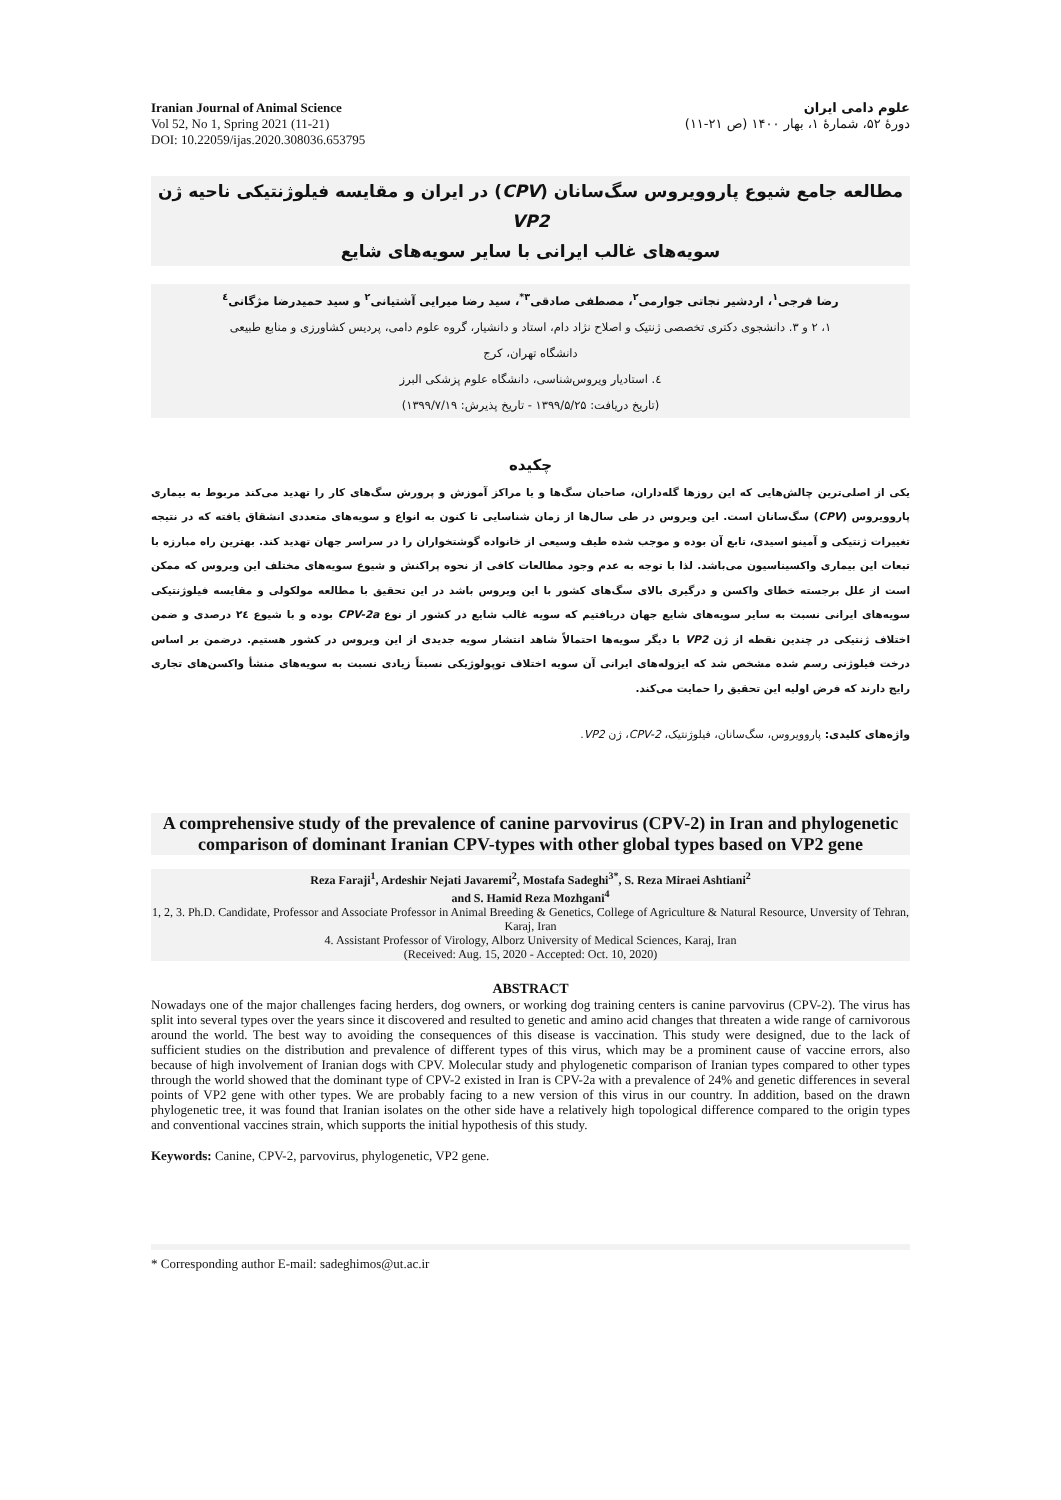Iranian Journal of Animal Science
Vol 52, No 1, Spring 2021 (11-21)
DOI: 10.22059/ijas.2020.308036.653795
علوم دامی ایران
دورهٔ ۵۲، شمارهٔ ۱، بهار ۱۴۰۰ (ص ۲۱-۱۱)
مطالعه جامع شیوع پاروویروس سگ‌سانان (CPV) در ایران و مقایسه فیلوژنتیکی ناحیه ژن VP2
سویه‌های غالب ایرانی با سایر سویه‌های شایع
رضا فرجی<sup>۱</sup>، اردشیر نجاتی جوارمی<sup>۲</sup>، مصطفی صادقی<sup>۳*</sup>، سید رضا میرایی آشتیانی<sup>۲</sup> و سید حمیدرضا مژگانی<sup>٤</sup>
۱، ۲ و ۳. دانشجوی دکتری تخصصی ژنتیک و اصلاح نژاد دام، استاد و دانشیار، گروه علوم دامی، پردیس کشاورزی و منابع طبیعی
دانشگاه تهران، کرج
٤. استادیار ویروس‌شناسی، دانشگاه علوم پزشکی البرز
(تاریخ دریافت: ۱۳۹۹/۵/۲۵ - تاریخ پذیرش: ۱۳۹۹/۷/۱۹)
چکیده
یکی از اصلی‌ترین چالش‌هایی که این روزها گله‌داران، صاحبان سگ‌ها و یا مراکز آموزش و پرورش سگ‌های کار را تهدید می‌کند مربوط به بیماری پاروویروس (CPV) سگ‌سانان است. این ویروس در طی سال‌ها از زمان شناسایی تا کنون به انواع و سویه‌های متعددی انشقاق یافته که در نتیجه تغییرات ژنتیکی و آمینو اسیدی، تابع آن بوده و موجب شده طیف وسیعی از خانواده گوشتخواران را در سراسر جهان تهدید کند. بهترین راه مبارزه با تبعات این بیماری واکسیناسیون می‌باشد. لذا با توجه به عدم وجود مطالعات کافی از نحوه پراکنش و شیوع سویه‌های مختلف این ویروس که ممکن است از علل برجسته خطای واکسن و درگیری بالای سگ‌های کشور با این ویروس باشد در این تحقیق با مطالعه مولکولی و مقایسه فیلوژنتیکی سویه‌های ایرانی نسبت به سایر سویه‌های شایع جهان دریافتیم که سویه غالب شایع در کشور از نوع CPV-2a بوده و با شیوع ۲٤ درصدی و ضمن اختلاف ژنتیکی در چندین نقطه از ژن VP2 با دیگر سویه‌ها احتمالاً شاهد انتشار سویه جدیدی از این ویروس در کشور هستیم. درضمن بر اساس درخت فیلوژنی رسم شده مشخص شد که ایزوله‌های ایرانی آن سویه اختلاف توپولوژیکی نسبتاً زیادی نسبت به سویه‌های منشأ واکسن‌های تجاری رایج دارند که فرض اولیه این تحقیق را حمایت می‌کند.
واژه‌های کلیدی: پاروویروس، سگ‌سانان، فیلوژنتیک، CPV-2، ژن VP2.
A comprehensive study of the prevalence of canine parvovirus (CPV-2) in Iran and phylogenetic comparison of dominant Iranian CPV-types with other global types based on VP2 gene
Reza Faraji<sup>1</sup>, Ardeshir Nejati Javaremi<sup>2</sup>, Mostafa Sadeghi<sup>3*</sup>, S. Reza Miraei Ashtiani<sup>2</sup>
and S. Hamid Reza Mozhgani<sup>4</sup>
1, 2, 3. Ph.D. Candidate, Professor and Associate Professor in Animal Breeding & Genetics, College of Agriculture & Natural Resource, Unversity of Tehran, Karaj, Iran
4. Assistant Professor of Virology, Alborz University of Medical Sciences, Karaj, Iran
(Received: Aug. 15, 2020 - Accepted: Oct. 10, 2020)
ABSTRACT
Nowadays one of the major challenges facing herders, dog owners, or working dog training centers is canine parvovirus (CPV-2). The virus has split into several types over the years since it discovered and resulted to genetic and amino acid changes that threaten a wide range of carnivorous around the world. The best way to avoiding the consequences of this disease is vaccination. This study were designed, due to the lack of sufficient studies on the distribution and prevalence of different types of this virus, which may be a prominent cause of vaccine errors, also because of high involvement of Iranian dogs with CPV. Molecular study and phylogenetic comparison of Iranian types compared to other types through the world showed that the dominant type of CPV-2 existed in Iran is CPV-2a with a prevalence of 24% and genetic differences in several points of VP2 gene with other types. We are probably facing to a new version of this virus in our country. In addition, based on the drawn phylogenetic tree, it was found that Iranian isolates on the other side have a relatively high topological difference compared to the origin types and conventional vaccines strain, which supports the initial hypothesis of this study.
Keywords: Canine, CPV-2, parvovirus, phylogenetic, VP2 gene.
* Corresponding author E-mail: sadeghimos@ut.ac.ir